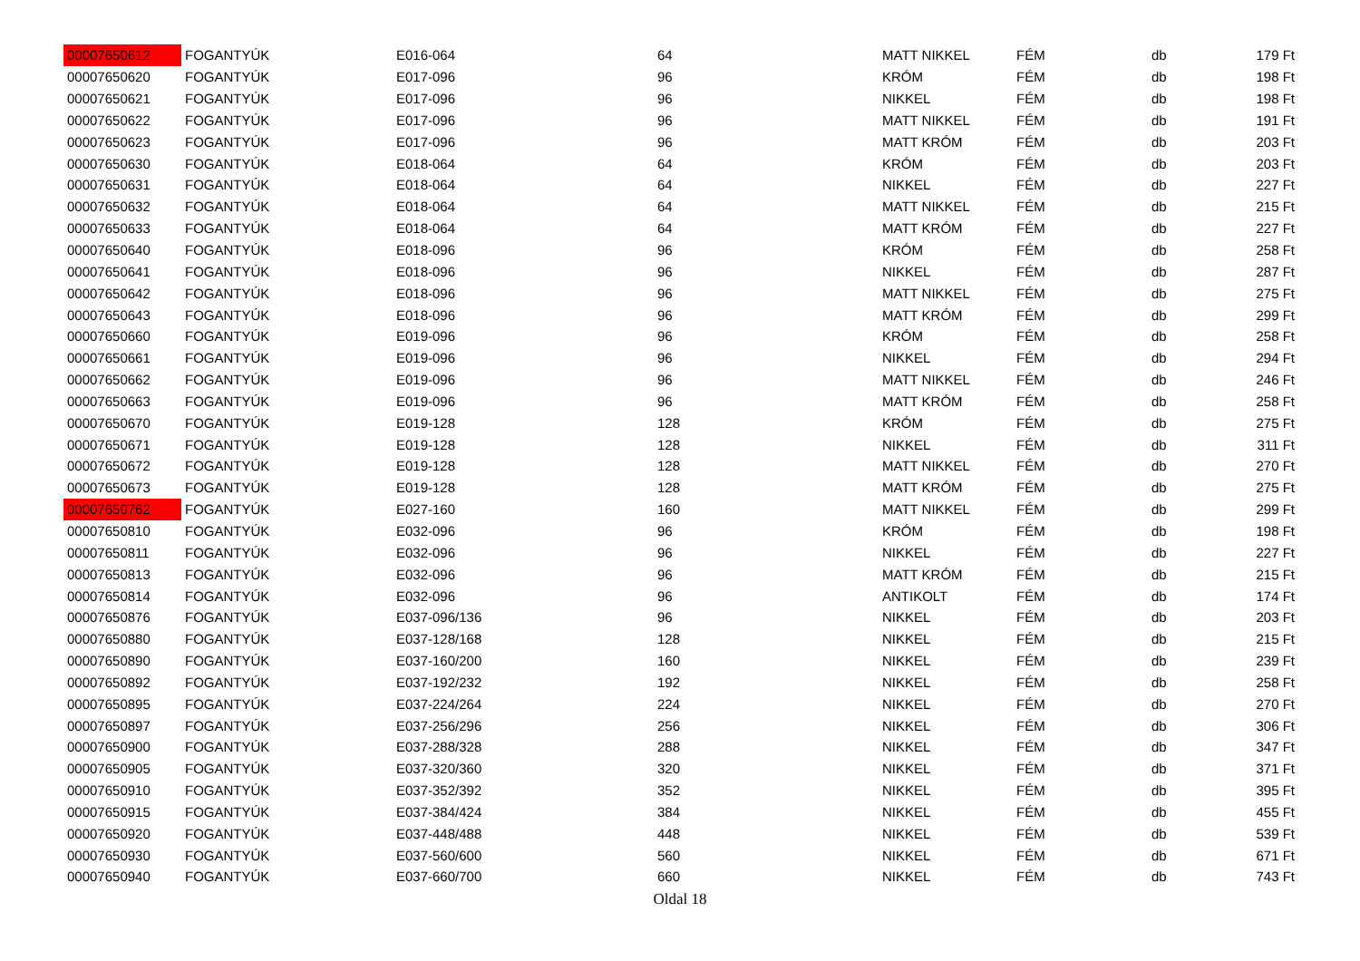| 00007650612 | FOGANTYÚK | E016-064 | 64 | MATT NIKKEL | FÉM | db | 179 Ft |
| 00007650620 | FOGANTYÚK | E017-096 | 96 | KRÓM | FÉM | db | 198 Ft |
| 00007650621 | FOGANTYÚK | E017-096 | 96 | NIKKEL | FÉM | db | 198 Ft |
| 00007650622 | FOGANTYÚK | E017-096 | 96 | MATT NIKKEL | FÉM | db | 191 Ft |
| 00007650623 | FOGANTYÚK | E017-096 | 96 | MATT KRÓM | FÉM | db | 203 Ft |
| 00007650630 | FOGANTYÚK | E018-064 | 64 | KRÓM | FÉM | db | 203 Ft |
| 00007650631 | FOGANTYÚK | E018-064 | 64 | NIKKEL | FÉM | db | 227 Ft |
| 00007650632 | FOGANTYÚK | E018-064 | 64 | MATT NIKKEL | FÉM | db | 215 Ft |
| 00007650633 | FOGANTYÚK | E018-064 | 64 | MATT KRÓM | FÉM | db | 227 Ft |
| 00007650640 | FOGANTYÚK | E018-096 | 96 | KRÓM | FÉM | db | 258 Ft |
| 00007650641 | FOGANTYÚK | E018-096 | 96 | NIKKEL | FÉM | db | 287 Ft |
| 00007650642 | FOGANTYÚK | E018-096 | 96 | MATT NIKKEL | FÉM | db | 275 Ft |
| 00007650643 | FOGANTYÚK | E018-096 | 96 | MATT KRÓM | FÉM | db | 299 Ft |
| 00007650660 | FOGANTYÚK | E019-096 | 96 | KRÓM | FÉM | db | 258 Ft |
| 00007650661 | FOGANTYÚK | E019-096 | 96 | NIKKEL | FÉM | db | 294 Ft |
| 00007650662 | FOGANTYÚK | E019-096 | 96 | MATT NIKKEL | FÉM | db | 246 Ft |
| 00007650663 | FOGANTYÚK | E019-096 | 96 | MATT KRÓM | FÉM | db | 258 Ft |
| 00007650670 | FOGANTYÚK | E019-128 | 128 | KRÓM | FÉM | db | 275 Ft |
| 00007650671 | FOGANTYÚK | E019-128 | 128 | NIKKEL | FÉM | db | 311 Ft |
| 00007650672 | FOGANTYÚK | E019-128 | 128 | MATT NIKKEL | FÉM | db | 270 Ft |
| 00007650673 | FOGANTYÚK | E019-128 | 128 | MATT KRÓM | FÉM | db | 275 Ft |
| 00007650762 | FOGANTYÚK | E027-160 | 160 | MATT NIKKEL | FÉM | db | 299 Ft |
| 00007650810 | FOGANTYÚK | E032-096 | 96 | KRÓM | FÉM | db | 198 Ft |
| 00007650811 | FOGANTYÚK | E032-096 | 96 | NIKKEL | FÉM | db | 227 Ft |
| 00007650813 | FOGANTYÚK | E032-096 | 96 | MATT KRÓM | FÉM | db | 215 Ft |
| 00007650814 | FOGANTYÚK | E032-096 | 96 | ANTIKOLT | FÉM | db | 174 Ft |
| 00007650876 | FOGANTYÚK | E037-096/136 | 96 | NIKKEL | FÉM | db | 203 Ft |
| 00007650880 | FOGANTYÚK | E037-128/168 | 128 | NIKKEL | FÉM | db | 215 Ft |
| 00007650890 | FOGANTYÚK | E037-160/200 | 160 | NIKKEL | FÉM | db | 239 Ft |
| 00007650892 | FOGANTYÚK | E037-192/232 | 192 | NIKKEL | FÉM | db | 258 Ft |
| 00007650895 | FOGANTYÚK | E037-224/264 | 224 | NIKKEL | FÉM | db | 270 Ft |
| 00007650897 | FOGANTYÚK | E037-256/296 | 256 | NIKKEL | FÉM | db | 306 Ft |
| 00007650900 | FOGANTYÚK | E037-288/328 | 288 | NIKKEL | FÉM | db | 347 Ft |
| 00007650905 | FOGANTYÚK | E037-320/360 | 320 | NIKKEL | FÉM | db | 371 Ft |
| 00007650910 | FOGANTYÚK | E037-352/392 | 352 | NIKKEL | FÉM | db | 395 Ft |
| 00007650915 | FOGANTYÚK | E037-384/424 | 384 | NIKKEL | FÉM | db | 455 Ft |
| 00007650920 | FOGANTYÚK | E037-448/488 | 448 | NIKKEL | FÉM | db | 539 Ft |
| 00007650930 | FOGANTYÚK | E037-560/600 | 560 | NIKKEL | FÉM | db | 671 Ft |
| 00007650940 | FOGANTYÚK | E037-660/700 | 660 | NIKKEL | FÉM | db | 743 Ft |
Oldal 18